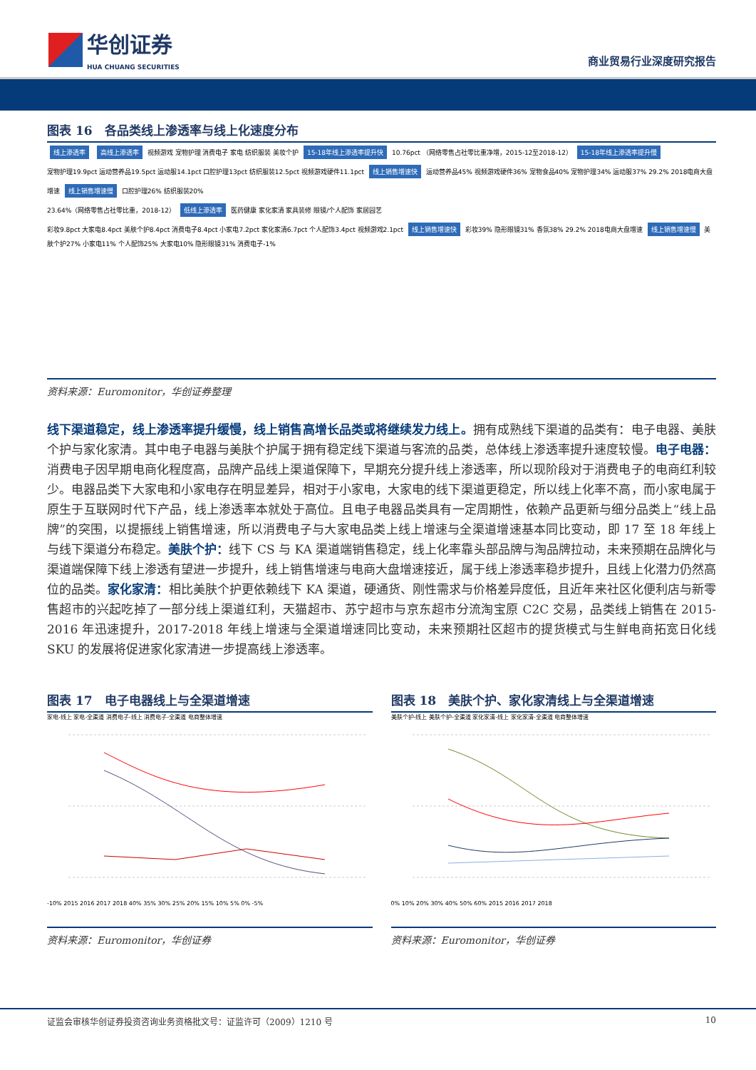华创证券
HUA CHUANG SECURITIES
商业贸易行业深度研究报告
图表 16　各品类线上渗透率与线上化速度分布
线上渗透率 高线上渗透率 视频游戏 宠物护理 消费电子 家电 纺织服装 美妆个护 15-18年线上渗透率提升快 10.76pct （网络零售占社零比重净增，2015-12至2018-12） 15-18年线上渗透率提升慢
宠物护理19.9pct 运动营养品19.5pct 运动服14.1pct 口腔护理13pct 纺织服装12.5pct 视频游戏硬件11.1pct 线上销售增速快 运动营养品45% 视频游戏硬件36% 宠物食品40% 宠物护理34% 运动服37% 29.2% 2018电商大盘增速 线上销售增速慢 口腔护理26% 纺织服装20%
23.64%（网络零售占社零比重，2018-12） 低线上渗透率 医药健康 家化家清 家具装修 眼镜/个人配饰 家居园艺
彩妆9.8pct 大家电8.4pct 美肤个护8.4pct 消费电子8.4pct 小家电7.2pct 家化家清6.7pct 个人配饰3.4pct 视频游戏2.1pct 线上销售增速快 彩妆39% 隐形眼镜31% 香氛38% 29.2% 2018电商大盘增速 线上销售增速慢 美肤个护27% 小家电11% 个人配饰25% 大家电10% 隐形眼镜31% 消费电子-1%
资料来源：Euromonitor，华创证券整理
线下渠道稳定，线上渗透率提升缓慢，线上销售高增长品类或将继续发力线上。拥有成熟线下渠道的品类有：电子电器、美肤个护与家化家清。其中电子电器与美肤个护属于拥有稳定线下渠道与客流的品类，总体线上渗透率提升速度较慢。电子电器：消费电子因早期电商化程度高，品牌产品线上渠道保障下，早期充分提升线上渗透率，所以现阶段对于消费电子的电商红利较少。电器品类下大家电和小家电存在明显差异，相对于小家电，大家电的线下渠道更稳定，所以线上化率不高，而小家电属于原生于互联网时代下产品，线上渗透率本就处于高位。且电子电器品类具有一定周期性，依赖产品更新与细分品类上“线上品牌”的突围，以提振线上销售增速，所以消费电子与大家电品类上线上增速与全渠道增速基本同比变动，即 17 至 18 年线上与线下渠道分布稳定。美肤个护：线下 CS 与 KA 渠道端销售稳定，线上化率靠头部品牌与淘品牌拉动，未来预期在品牌化与渠道端保障下线上渗透有望进一步提升，线上销售增速与电商大盘增速接近，属于线上渗透率稳步提升，且线上化潜力仍然高位的品类。家化家清：相比美肤个护更依赖线下 KA 渠道，硬通货、刚性需求与价格差异度低，且近年来社区化便利店与新零售超市的兴起吃掉了一部分线上渠道红利，天猫超市、苏宁超市与京东超市分流淘宝原 C2C 交易，品类线上销售在 2015-2016 年迅速提升，2017-2018 年线上增速与全渠道增速同比变动，未来预期社区超市的提货模式与生鲜电商拓宽日化线 SKU 的发展将促进家化家清进一步提高线上渗透率。
图表 17　电子电器线上与全渠道增速
家电-线上 家电-全渠道 消费电子-线上 消费电子-全渠道 电商整体增速
-10% 2015 2016 2017 2018 40% 35% 30% 25% 20% 15% 10% 5% 0% -5%
资料来源：Euromonitor，华创证券
图表 18　美肤个护、家化家清线上与全渠道增速
美肤个护-线上 美肤个护-全渠道 家化家清-线上 家化家清-全渠道 电商整体增速
0% 10% 20% 30% 40% 50% 60% 2015 2016 2017 2018
资料来源：Euromonitor，华创证券
证监会审核华创证券投资咨询业务资格批文号：证监许可（2009）1210 号 10